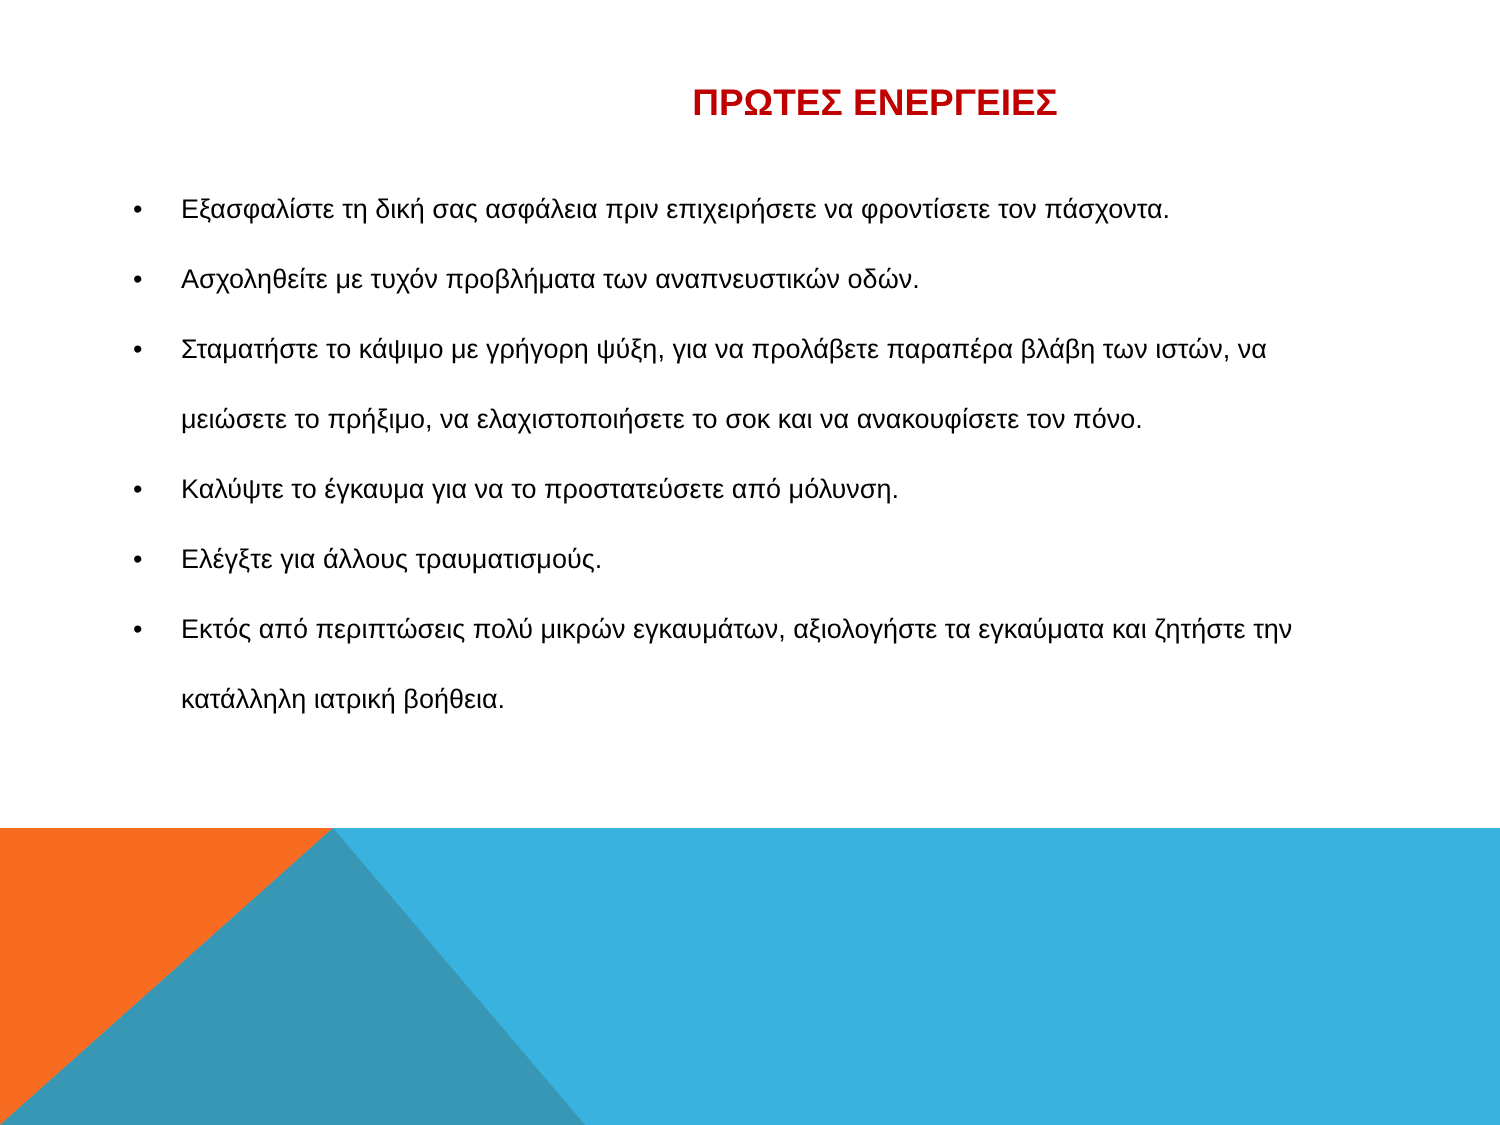ΠΡΩΤΕΣ ΕΝΕΡΓΕΙΕΣ
• Εξασφαλίστε τη δική σας ασφάλεια πριν επιχειρήσετε να φροντίσετε τον πάσχοντα.
• Ασχοληθείτε με τυχόν προβλήματα των αναπνευστικών οδών.
• Σταματήστε το κάψιμο με γρήγορη ψύξη, για να προλάβετε παραπέρα βλάβη των ιστών, να μειώσετε το πρήξιμο, να ελαχιστοποιήσετε το σοκ και να ανακουφίσετε τον πόνο.
• Καλύψτε το έγκαυμα για να το προστατεύσετε από μόλυνση.
• Ελέγξτε για άλλους τραυματισμούς.
• Εκτός από περιπτώσεις πολύ μικρών εγκαυμάτων, αξιολογήστε τα εγκαύματα και ζητήστε την κατάλληλη ιατρική βοήθεια.